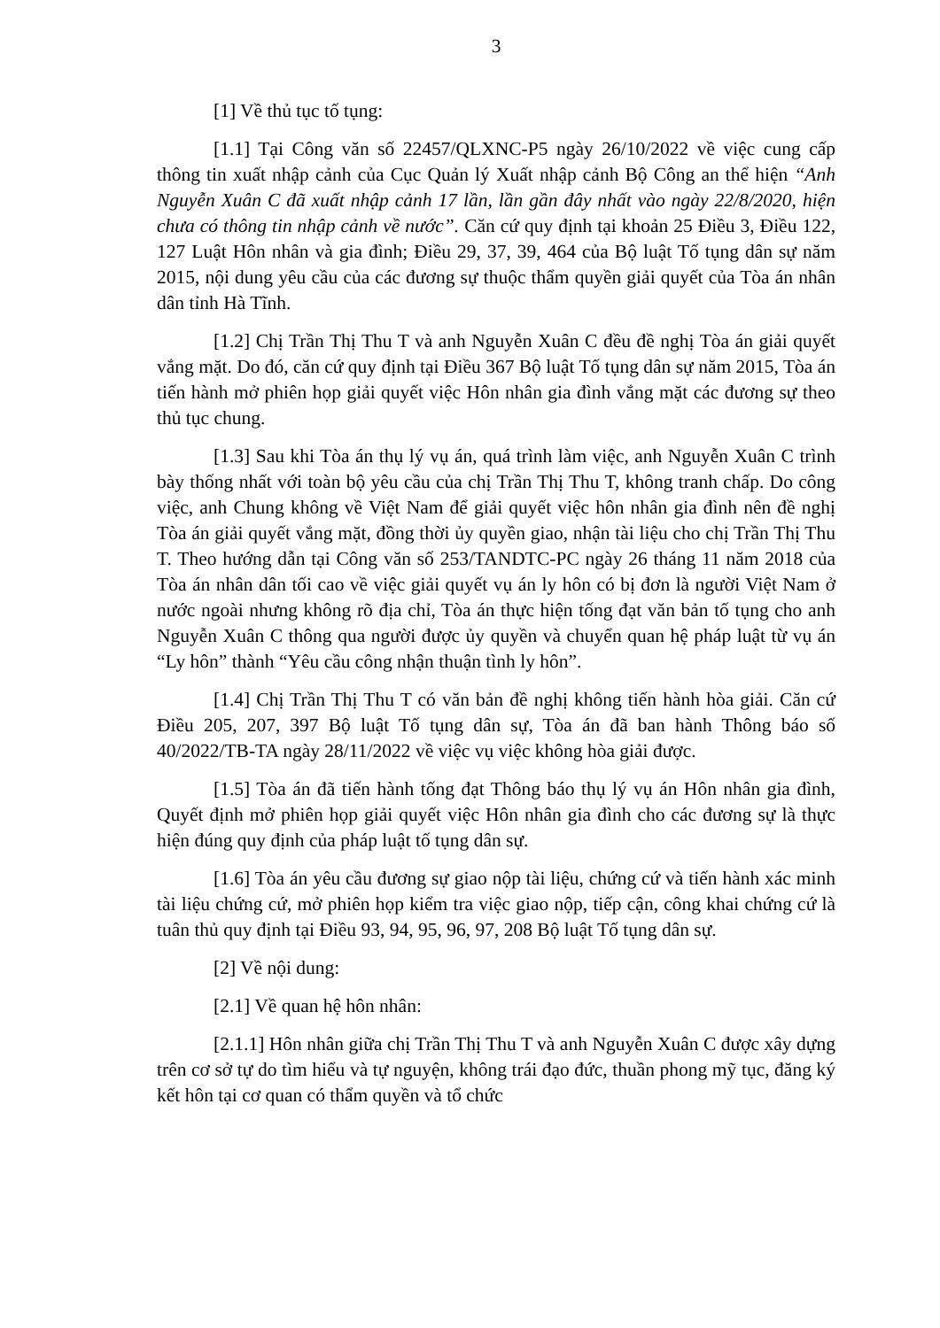3
[1] Về thủ tục tố tụng:
[1.1] Tại Công văn số 22457/QLXNC-P5 ngày 26/10/2022 về việc cung cấp thông tin xuất nhập cảnh của Cục Quản lý Xuất nhập cảnh Bộ Công an thể hiện “Anh Nguyễn Xuân C đã xuất nhập cảnh 17 lần, lần gần đây nhất vào ngày 22/8/2020, hiện chưa có thông tin nhập cảnh về nước”. Căn cứ quy định tại khoản 25 Điều 3, Điều 122, 127 Luật Hôn nhân và gia đình; Điều 29, 37, 39, 464 của Bộ luật Tố tụng dân sự năm 2015, nội dung yêu cầu của các đương sự thuộc thẩm quyền giải quyết của Tòa án nhân dân tỉnh Hà Tĩnh.
[1.2] Chị Trần Thị Thu T và anh Nguyễn Xuân C đều đề nghị Tòa án giải quyết vắng mặt. Do đó, căn cứ quy định tại Điều 367 Bộ luật Tố tụng dân sự năm 2015, Tòa án tiến hành mở phiên họp giải quyết việc Hôn nhân gia đình vắng mặt các đương sự theo thủ tục chung.
[1.3] Sau khi Tòa án thụ lý vụ án, quá trình làm việc, anh Nguyễn Xuân C trình bày thống nhất với toàn bộ yêu cầu của chị Trần Thị Thu T, không tranh chấp. Do công việc, anh Chung không về Việt Nam để giải quyết việc hôn nhân gia đình nên đề nghị Tòa án giải quyết vắng mặt, đồng thời ủy quyền giao, nhận tài liệu cho chị Trần Thị Thu T. Theo hướng dẫn tại Công văn số 253/TANDTC-PC ngày 26 tháng 11 năm 2018 của Tòa án nhân dân tối cao về việc giải quyết vụ án ly hôn có bị đơn là người Việt Nam ở nước ngoài nhưng không rõ địa chỉ, Tòa án thực hiện tống đạt văn bản tố tụng cho anh Nguyễn Xuân C thông qua người được ủy quyền và chuyển quan hệ pháp luật từ vụ án “Ly hôn” thành “Yêu cầu công nhận thuận tình ly hôn”.
[1.4] Chị Trần Thị Thu T có văn bản đề nghị không tiến hành hòa giải. Căn cứ Điều 205, 207, 397 Bộ luật Tố tụng dân sự, Tòa án đã ban hành Thông báo số 40/2022/TB-TA ngày 28/11/2022 về việc vụ việc không hòa giải được.
[1.5] Tòa án đã tiến hành tống đạt Thông báo thụ lý vụ án Hôn nhân gia đình, Quyết định mở phiên họp giải quyết việc Hôn nhân gia đình cho các đương sự là thực hiện đúng quy định của pháp luật tố tụng dân sự.
[1.6] Tòa án yêu cầu đương sự giao nộp tài liệu, chứng cứ và tiến hành xác minh tài liệu chứng cứ, mở phiên họp kiểm tra việc giao nộp, tiếp cận, công khai chứng cứ là tuân thủ quy định tại Điều 93, 94, 95, 96, 97, 208 Bộ luật Tố tụng dân sự.
[2] Về nội dung:
[2.1] Về quan hệ hôn nhân:
[2.1.1] Hôn nhân giữa chị Trần Thị Thu T và anh Nguyễn Xuân C được xây dựng trên cơ sở tự do tìm hiểu và tự nguyện, không trái đạo đức, thuần phong mỹ tục, đăng ký kết hôn tại cơ quan có thẩm quyền và tổ chức